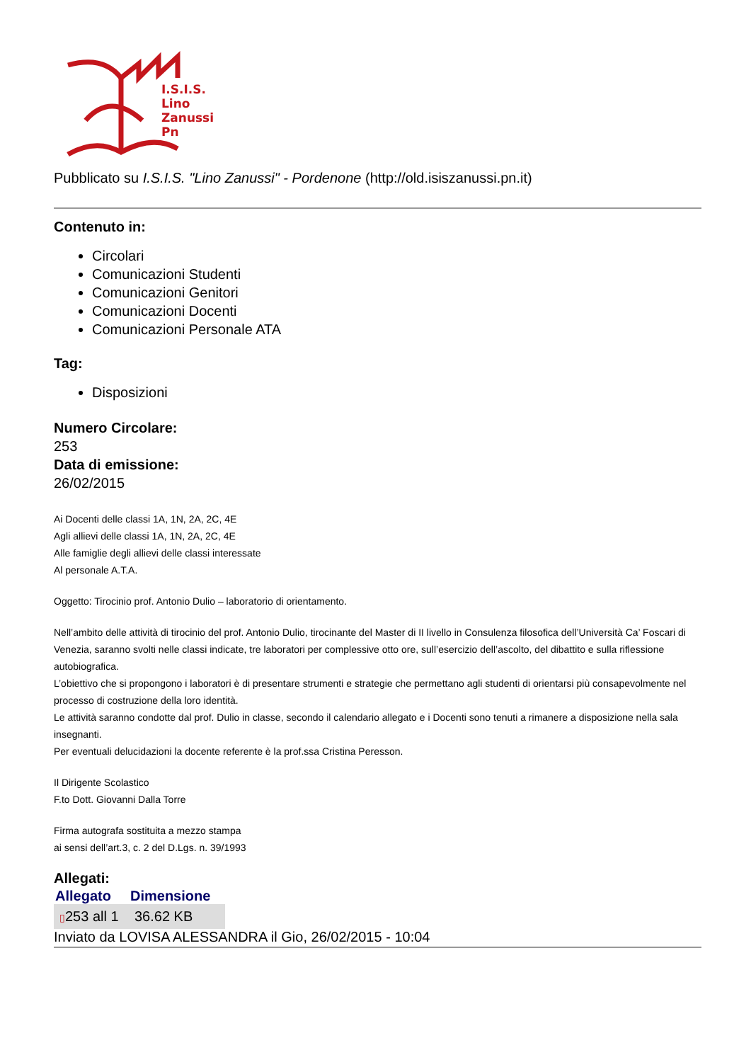I.S.I.S.
Lino
Zanussi
Pn
Pubblicato su I.S.I.S. "Lino Zanussi" - Pordenone (http://old.isiszanussi.pn.it)
Contenuto in:
Circolari
Comunicazioni Studenti
Comunicazioni Genitori
Comunicazioni Docenti
Comunicazioni Personale ATA
Tag:
Disposizioni
Numero Circolare:
253
Data di emissione:
26/02/2015
Ai Docenti delle classi 1A, 1N, 2A, 2C, 4E
Agli allievi delle classi 1A, 1N, 2A, 2C, 4E
Alle famiglie degli allievi delle classi interessate
Al personale A.T.A.
Oggetto: Tirocinio prof. Antonio Dulio – laboratorio di orientamento.
Nell’ambito delle attività di tirocinio del prof. Antonio Dulio, tirocinante del Master di II livello in Consulenza filosofica dell’Università Ca’ Foscari di Venezia, saranno svolti nelle classi indicate, tre laboratori per complessive otto ore, sull’esercizio dell’ascolto, del dibattito e sulla riflessione autobiografica.
L’obiettivo che si propongono i laboratori è di presentare strumenti e strategie che permettano agli studenti di orientarsi più consapevolmente nel processo di costruzione della loro identità.
Le attività saranno condotte dal prof. Dulio in classe, secondo il calendario allegato e i Docenti sono tenuti a rimanere a disposizione nella sala insegnanti.
Per eventuali delucidazioni la docente referente è la prof.ssa Cristina Peresson.
Il Dirigente Scolastico
F.to Dott. Giovanni Dalla Torre
Firma autografa sostituita a mezzo stampa
ai sensi dell’art.3, c. 2 del D.Lgs. n. 39/1993
Allegati:
| Allegato | Dimensione |
| --- | --- |
| ▯ 253 all 1 | 36.62 KB |
Inviato da LOVISA ALESSANDRA il Gio, 26/02/2015 - 10:04